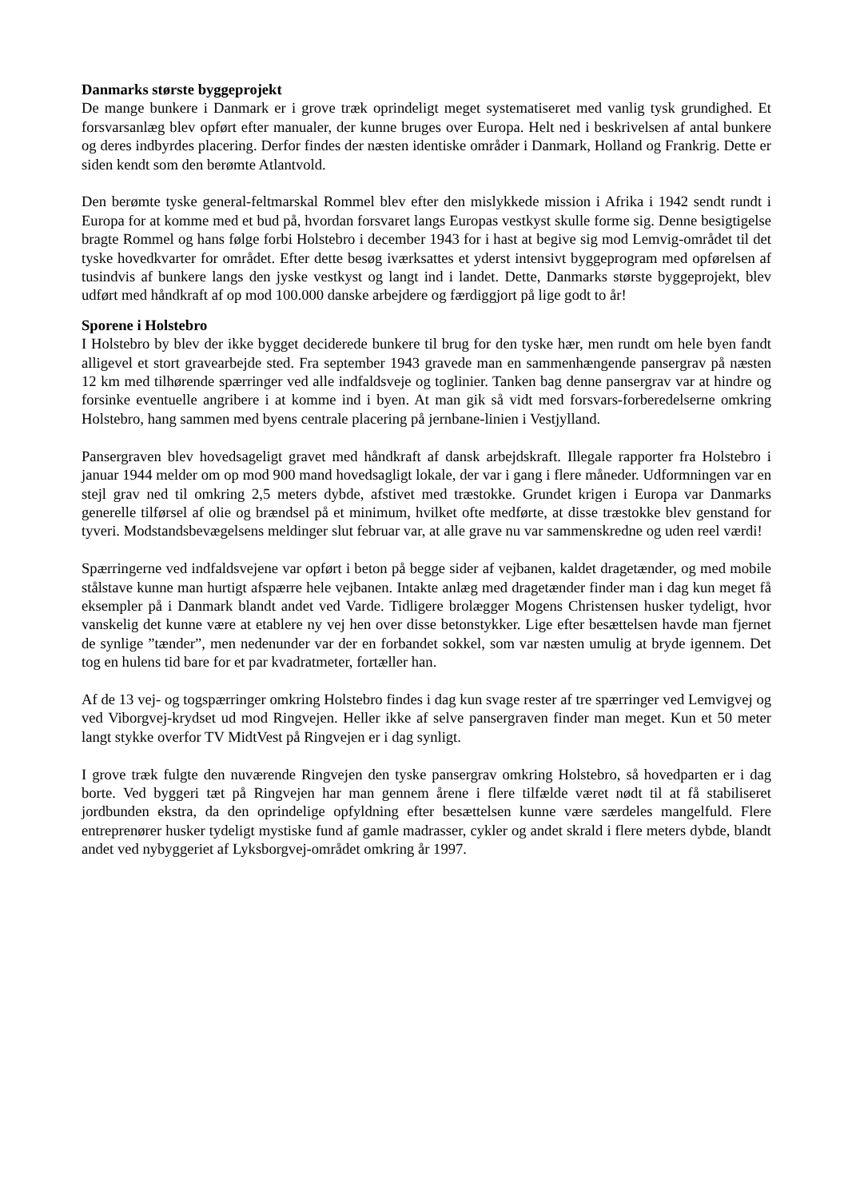Danmarks største byggeprojekt
De mange bunkere i Danmark er i grove træk oprindeligt meget systematiseret med vanlig tysk grundighed. Et forsvarsanlæg blev opført efter manualer, der kunne bruges over Europa. Helt ned i beskrivelsen af antal bunkere og deres indbyrdes placering. Derfor findes der næsten identiske områder i Danmark, Holland og Frankrig. Dette er siden kendt som den berømte Atlantvold.
Den berømte tyske general-feltmarskal Rommel blev efter den mislykkede mission i Afrika i 1942 sendt rundt i Europa for at komme med et bud på, hvordan forsvaret langs Europas vestkyst skulle forme sig. Denne besigtigelse bragte Rommel og hans følge forbi Holstebro i december 1943 for i hast at begive sig mod Lemvig-området til det tyske hovedkvarter for området. Efter dette besøg iværksattes et yderst intensivt byggeprogram med opførelsen af tusindvis af bunkere langs den jyske vestkyst og langt ind i landet. Dette, Danmarks største byggeprojekt, blev udført med håndkraft af op mod 100.000 danske arbejdere og færdiggjort på lige godt to år!
Sporene i Holstebro
I Holstebro by blev der ikke bygget deciderede bunkere til brug for den tyske hær, men rundt om hele byen fandt alligevel et stort gravearbejde sted. Fra september 1943 gravede man en sammenhængende pansergrav på næsten 12 km med tilhørende spærringer ved alle indfaldsveje og toglinier. Tanken bag denne pansergrav var at hindre og forsinke eventuelle angribere i at komme ind i byen. At man gik så vidt med forsvars-forberedelserne omkring Holstebro, hang sammen med byens centrale placering på jernbane-linien i Vestjylland.
Pansergraven blev hovedsageligt gravet med håndkraft af dansk arbejdskraft. Illegale rapporter fra Holstebro i januar 1944 melder om op mod 900 mand hovedsagligt lokale, der var i gang i flere måneder. Udformningen var en stejl grav ned til omkring 2,5 meters dybde, afstivet med træstokke. Grundet krigen i Europa var Danmarks generelle tilførsel af olie og brændsel på et minimum, hvilket ofte medførte, at disse træstokke blev genstand for tyveri. Modstandsbevægelsens meldinger slut februar var, at alle grave nu var sammenskredne og uden reel værdi!
Spærringerne ved indfaldsvejene var opført i beton på begge sider af vejbanen, kaldet dragetænder, og med mobile stålstave kunne man hurtigt afspærre hele vejbanen. Intakte anlæg med dragetænder finder man i dag kun meget få eksempler på i Danmark blandt andet ved Varde. Tidligere brolægger Mogens Christensen husker tydeligt, hvor vanskelig det kunne være at etablere ny vej hen over disse betonstykker. Lige efter besættelsen havde man fjernet de synlige ”tænder”, men nedenunder var der en forbandet sokkel, som var næsten umulig at bryde igennem. Det tog en hulens tid bare for et par kvadratmeter, fortæller han.
Af de 13 vej- og togspærringer omkring Holstebro findes i dag kun svage rester af tre spærringer ved Lemvigvej og ved Viborgvej-krydset ud mod Ringvejen. Heller ikke af selve pansergraven finder man meget. Kun et 50 meter langt stykke overfor TV MidtVest på Ringvejen er i dag synligt.
I grove træk fulgte den nuværende Ringvejen den tyske pansergrav omkring Holstebro, så hovedparten er i dag borte. Ved byggeri tæt på Ringvejen har man gennem årene i flere tilfælde været nødt til at få stabiliseret jordbunden ekstra, da den oprindelige opfyldning efter besættelsen kunne være særdeles mangelfuld. Flere entreprenører husker tydeligt mystiske fund af gamle madrasser, cykler og andet skrald i flere meters dybde, blandt andet ved nybyggeriet af Lyksborgvej-området omkring år 1997.